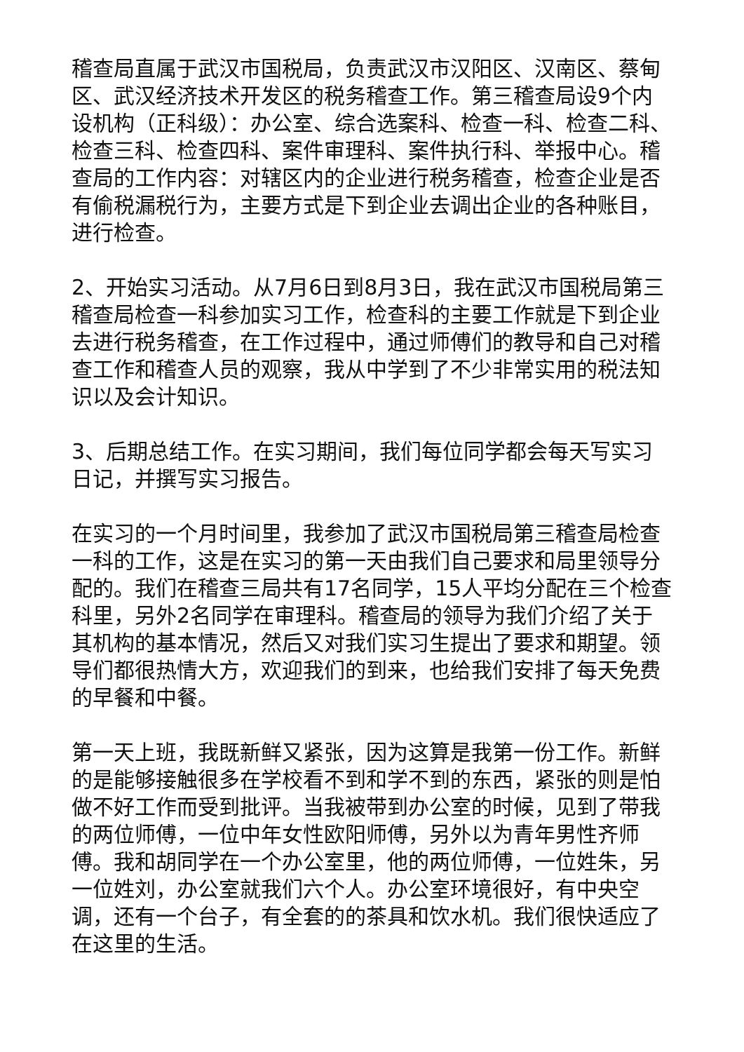稽查局直属于武汉市国税局，负责武汉市汉阳区、汉南区、蔡甸区、武汉经济技术开发区的税务稽查工作。第三稽查局设9个内设机构（正科级）：办公室、综合选案科、检查一科、检查二科、检查三科、检查四科、案件审理科、案件执行科、举报中心。稽查局的工作内容：对辖区内的企业进行税务稽查，检查企业是否有偷税漏税行为，主要方式是下到企业去调出企业的各种账目，进行检查。
2、开始实习活动。从7月6日到8月3日，我在武汉市国税局第三稽查局检查一科参加实习工作，检查科的主要工作就是下到企业去进行税务稽查，在工作过程中，通过师傅们的教导和自己对稽查工作和稽查人员的观察，我从中学到了不少非常实用的税法知识以及会计知识。
3、后期总结工作。在实习期间，我们每位同学都会每天写实习日记，并撰写实习报告。
在实习的一个月时间里，我参加了武汉市国税局第三稽查局检查一科的工作，这是在实习的第一天由我们自己要求和局里领导分配的。我们在稽查三局共有17名同学，15人平均分配在三个检查科里，另外2名同学在审理科。稽查局的领导为我们介绍了关于其机构的基本情况，然后又对我们实习生提出了要求和期望。领导们都很热情大方，欢迎我们的到来，也给我们安排了每天免费的早餐和中餐。
第一天上班，我既新鲜又紧张，因为这算是我第一份工作。新鲜的是能够接触很多在学校看不到和学不到的东西，紧张的则是怕做不好工作而受到批评。当我被带到办公室的时候，见到了带我的两位师傅，一位中年女性欧阳师傅，另外以为青年男性齐师傅。我和胡同学在一个办公室里，他的两位师傅，一位姓朱，另一位姓刘，办公室就我们六个人。办公室环境很好，有中央空调，还有一个台子，有全套的的茶具和饮水机。我们很快适应了在这里的生活。